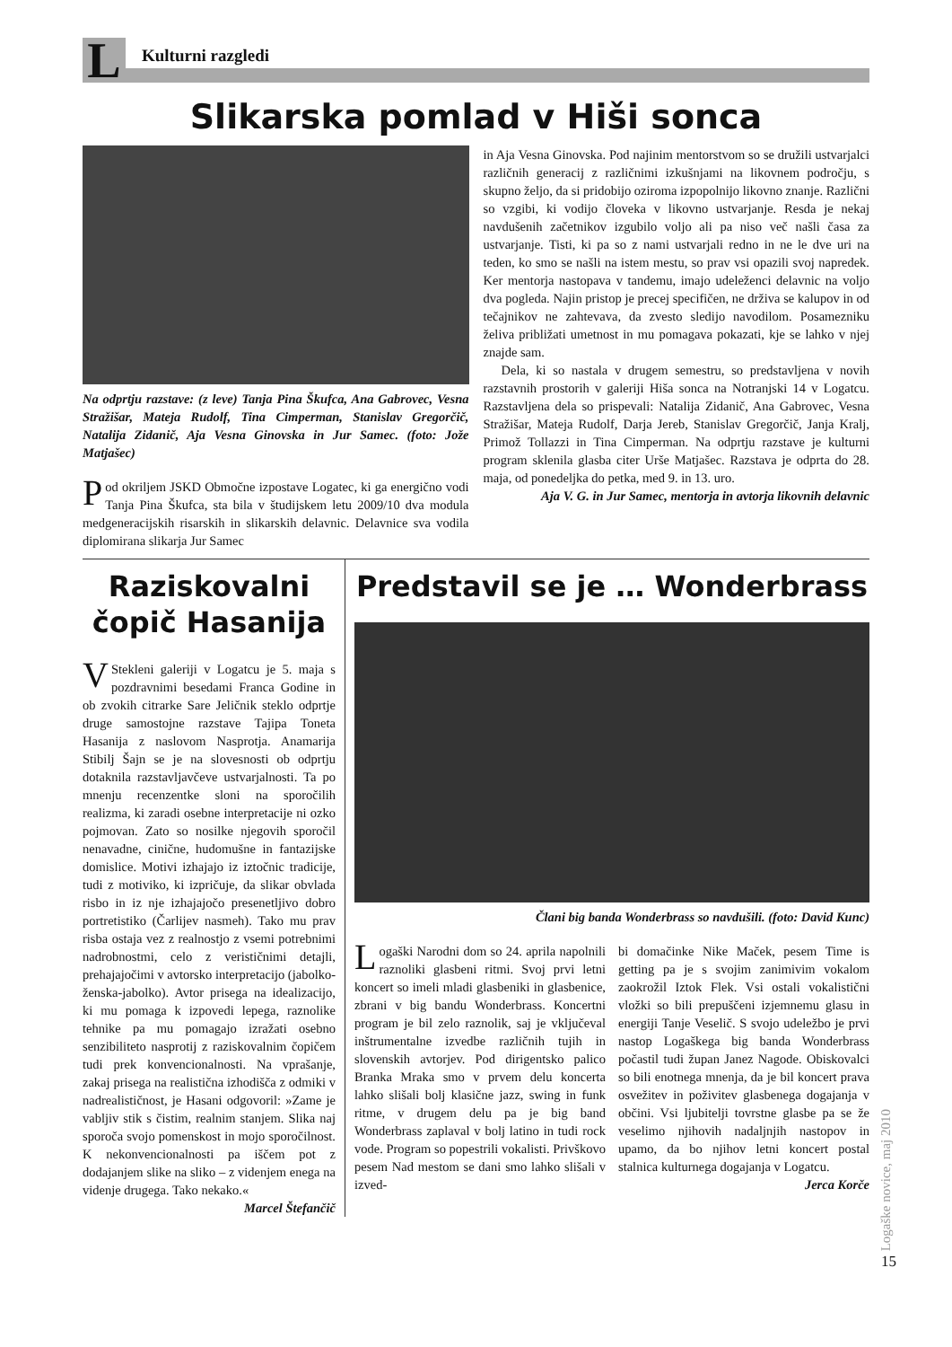L
Kulturni razgledi
Slikarska pomlad v Hiši sonca
Na odprtju razstave: (z leve) Tanja Pina Škufca, Ana Gabrovec, Vesna Stražišar, Mateja Rudolf, Tina Cimperman, Stanislav Gregorčič, Natalija Zidanič, Aja Vesna Ginovska in Jur Samec. (foto: Jože Matjašec)
Pod okriljem JSKD Območne izpostave Logatec, ki ga energično vodi Tanja Pina Škufca, sta bila v študijskem letu 2009/10 dva modula medgeneracijskih risarskih in slikarskih delavnic. Delavnice sva vodila diplomirana slikarja Jur Samec
in Aja Vesna Ginovska. Pod najinim mentorstvom so se družili ustvarjalci različnih generacij z različnimi izkušnjami na likovnem področju, s skupno željo, da si pridobijo oziroma izpopolnijo likovno znanje. Različni so vzgibi, ki vodijo človeka v likovno ustvarjanje. Resda je nekaj navdušenih začetnikov izgubilo voljo ali pa niso več našli časa za ustvarjanje. Tisti, ki pa so z nami ustvarjali redno in ne le dve uri na teden, ko smo se našli na istem mestu, so prav vsi opazili svoj napredek. Ker mentorja nastopava v tandemu, imajo udeleženci delavnic na voljo dva pogleda. Najin pristop je precej specifičen, ne drživa se kalupov in od tečajnikov ne zahtevava, da zvesto sledijo navodilom. Posamezniku želiva približati umetnost in mu pomagava pokazati, kje se lahko v njej znajde sam.
Dela, ki so nastala v drugem semestru, so predstavljena v novih razstavnih prostorih v galeriji Hiša sonca na Notranjski 14 v Logatcu. Razstavljena dela so prispevali: Natalija Zidanič, Ana Gabrovec, Vesna Stražišar, Mateja Rudolf, Darja Jereb, Stanislav Gregorčič, Janja Kralj, Primož Tollazzi in Tina Cimperman. Na odprtju razstave je kulturni program sklenila glasba citer Urše Matjašec. Razstava je odprta do 28. maja, od ponedeljka do petka, med 9. in 13. uro.
Aja V. G. in Jur Samec, mentorja in avtorja likovnih delavnic
Raziskovalni čopič Hasanija
VStekleni galeriji v Logatcu je 5. maja s pozdravnimi besedami Franca Godine in ob zvokih citrarke Sare Jeličnik steklo odprtje druge samostojne razstave Tajipa Toneta Hasanija z naslovom Nasprotja. Anamarija Stibilj Šajn se je na slovesnosti ob odprtju dotaknila razstavljavčeve ustvarjalnosti. Ta po mnenju recenzentke sloni na sporočilih realizma, ki zaradi osebne interpretacije ni ozko pojmovan. Zato so nosilke njegovih sporočil nenavadne, cinične, hudomušne in fantazijske domislice. Motivi izhajajo iz iztočnic tradicije, tudi z motiviko, ki izpričuje, da slikar obvlada risbo in iz nje izhajajočo presenetljivo dobro portretistiko (Čarlijev nasmeh). Tako mu prav risba ostaja vez z realnostjo z vsemi potrebnimi nadrobnostmi, celo z verističnimi detajli, prehajajočimi v avtorsko interpretacijo (jabolko-ženska-jabolko). Avtor prisega na idealizacijo, ki mu pomaga k izpovedi lepega, raznolike tehnike pa mu pomagajo izražati osebno senzibiliteto nasprotij z raziskovalnim čopičem tudi prek konvencionalnosti. Na vprašanje, zakaj prisega na realistična izhodišča z odmiki v nadrealističnost, je Hasani odgovoril: »Zame je vabljiv stik s čistim, realnim stanjem. Slika naj sporoča svojo pomenskost in mojo sporočilnost. K nekonvencionalnosti pa iščem pot z dodajanjem slike na sliko – z videnjem enega na videnje drugega. Tako nekako.«
Marcel Štefančič
Predstavil se je … Wonderbrass
Člani big banda Wonderbrass so navdušili. (foto: David Kunc)
Logaški Narodni dom so 24. aprila napolnili raznoliki glasbeni ritmi. Svoj prvi letni koncert so imeli mladi glasbeniki in glasbenice, zbrani v big bandu Wonderbrass. Koncertni program je bil zelo raznolik, saj je vključeval inštrumentalne izvedbe različnih tujih in slovenskih avtorjev. Pod dirigentsko palico Branka Mraka smo v prvem delu koncerta lahko slišali bolj klasične jazz, swing in funk ritme, v drugem delu pa je big band Wonderbrass zaplaval v bolj latino in tudi rock vode. Program so popestrili vokalisti. Privškovo pesem Nad mestom se dani smo lahko slišali v izved-
bi domačinke Nike Maček, pesem Time is getting pa je s svojim zanimivim vokalom zaokrožil Iztok Flek. Vsi ostali vokalistični vložki so bili prepuščeni izjemnemu glasu in energiji Tanje Veselič. S svojo udeležbo je prvi nastop Logaškega big banda Wonderbrass počastil tudi župan Janez Nagode. Obiskovalci so bili enotnega mnenja, da je bil koncert prava osvežitev in poživitev glasbenega dogajanja v občini. Vsi ljubitelji tovrstne glasbe pa se že veselimo njihovih nadaljnjih nastopov in upamo, da bo njihov letni koncert postal stalnica kulturnega dogajanja v Logatcu.
Jerca Korče
Logaške novice, maj 2010
15